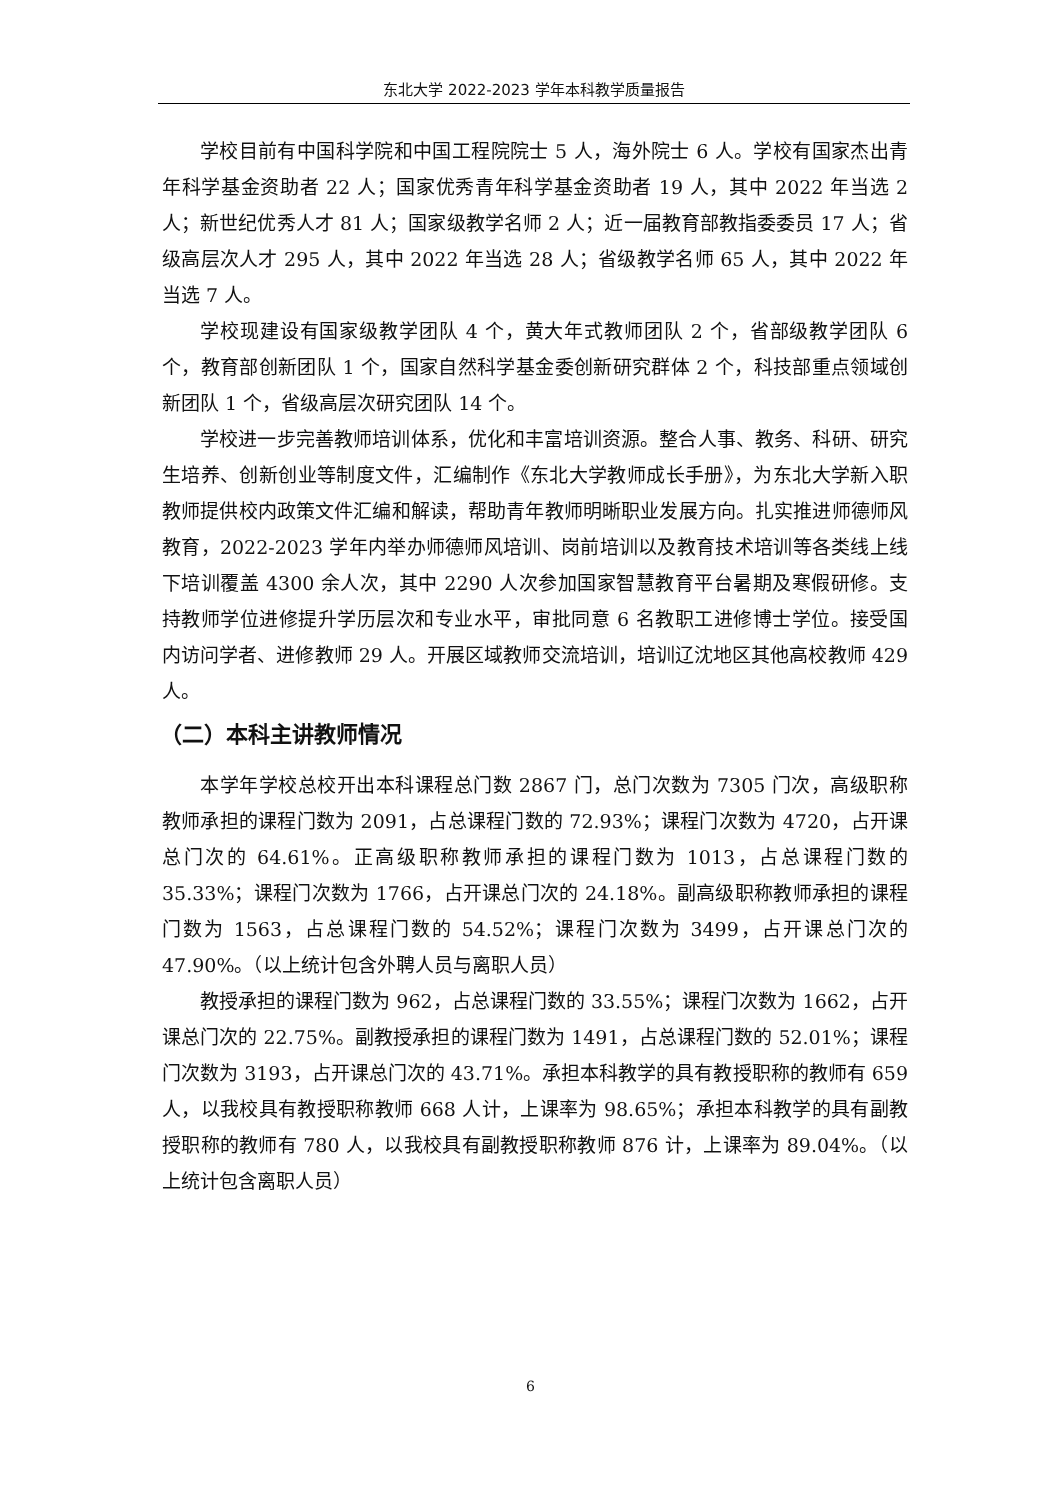东北大学 2022-2023 学年本科教学质量报告
学校目前有中国科学院和中国工程院院士 5 人，海外院士 6 人。学校有国家杰出青年科学基金资助者 22 人；国家优秀青年科学基金资助者 19 人，其中 2022 年当选 2 人；新世纪优秀人才 81 人；国家级教学名师 2 人；近一届教育部教指委委员 17 人；省级高层次人才 295 人，其中 2022 年当选 28 人；省级教学名师 65 人，其中 2022 年当选 7 人。
学校现建设有国家级教学团队 4 个，黄大年式教师团队 2 个，省部级教学团队 6 个，教育部创新团队 1 个，国家自然科学基金委创新研究群体 2 个，科技部重点领域创新团队 1 个，省级高层次研究团队 14 个。
学校进一步完善教师培训体系，优化和丰富培训资源。整合人事、教务、科研、研究生培养、创新创业等制度文件，汇编制作《东北大学教师成长手册》，为东北大学新入职教师提供校内政策文件汇编和解读，帮助青年教师明晰职业发展方向。扎实推进师德师风教育，2022-2023 学年内举办师德师风培训、岗前培训以及教育技术培训等各类线上线下培训覆盖 4300 余人次，其中 2290 人次参加国家智慧教育平台暑期及寒假研修。支持教师学位进修提升学历层次和专业水平，审批同意 6 名教职工进修博士学位。接受国内访问学者、进修教师 29 人。开展区域教师交流培训，培训辽沈地区其他高校教师 429 人。
（二）本科主讲教师情况
本学年学校总校开出本科课程总门数 2867 门，总门次数为 7305 门次，高级职称教师承担的课程门数为 2091，占总课程门数的 72.93%；课程门次数为 4720，占开课总门次的 64.61%。正高级职称教师承担的课程门数为 1013，占总课程门数的 35.33%；课程门次数为 1766，占开课总门次的 24.18%。副高级职称教师承担的课程门数为 1563，占总课程门数的 54.52%；课程门次数为 3499，占开课总门次的 47.90%。（以上统计包含外聘人员与离职人员）
教授承担的课程门数为 962，占总课程门数的 33.55%；课程门次数为 1662，占开课总门次的 22.75%。副教授承担的课程门数为 1491，占总课程门数的 52.01%；课程门次数为 3193，占开课总门次的 43.71%。承担本科教学的具有教授职称的教师有 659 人，以我校具有教授职称教师 668 人计，上课率为 98.65%；承担本科教学的具有副教授职称的教师有 780 人，以我校具有副教授职称教师 876 计，上课率为 89.04%。（以上统计包含离职人员）
6